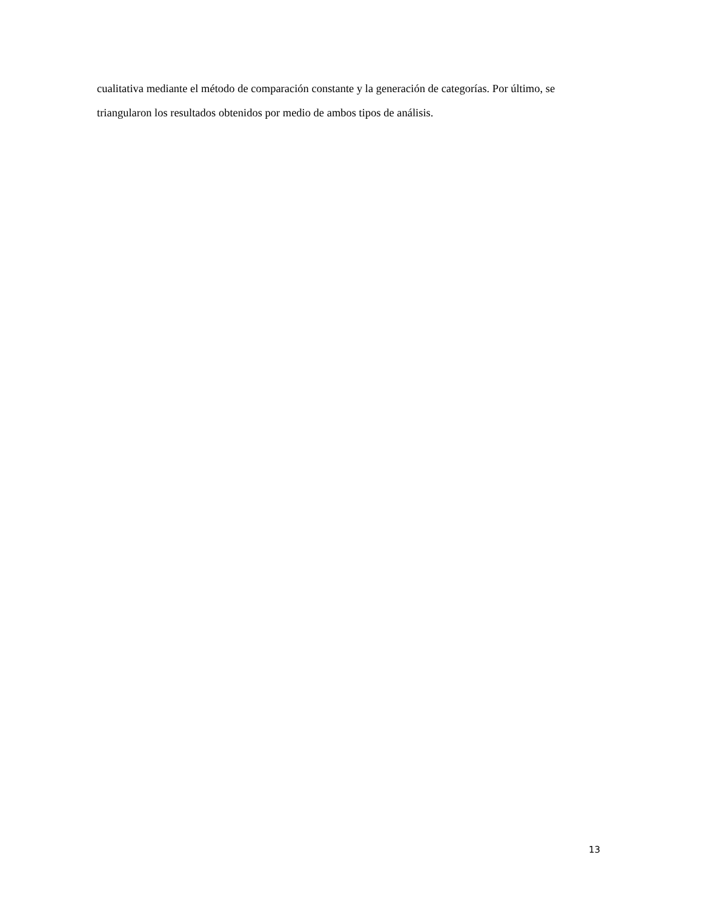cualitativa mediante el método de comparación constante y la generación de categorías. Por último, se triangularon los resultados obtenidos por medio de ambos tipos de análisis.
13